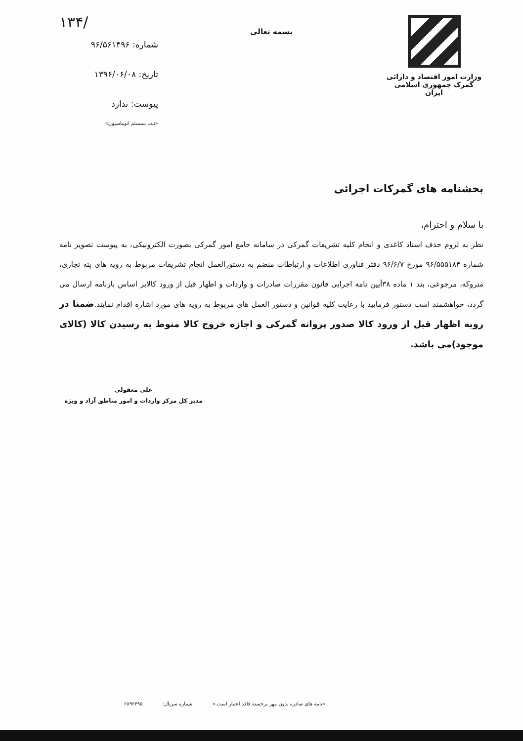وزارت امور اقتصاد و دارائی
گمرک جمهوری اسلامی ایران
بسمه تعالی
۱۳۴/
شماره: ۹۶/۵۶۱۴۹۶
تاریخ: ۱۳۹۶/۰۶/۰۸
پیوست: ندارد
«ثبت سیستم اتوماسیون»
بخشنامه های گمرکات اجرائی
با سلام و احترام،
نظر به لزوم حذف اسناد کاغذی و انجام کلیه تشریفات گمرکی در سامانه جامع امور گمرکی بصورت الکترونیکی، به پیوست تصویر نامه شماره ۹۶/۵۵۵۱۸۴ مورخ ۹۶/۶/۷ دفتر فناوری اطلاعات و ارتباطات منضم به دستورالعمل انجام تشریفات مربوط به رویه های پته تجاری، متروکه، مرجوعی، بند ۱ ماده ۳۸آیین نامه اجرایی قانون مقررات صادرات و واردات و اظهار قبل از ورود کالابر اساس بارنامه ارسال می گردد، خواهشمند است دستور فرمایید با رعایت کلیه قوانین و دستور العمل های مربوط به رویه های مورد اشاره اقدام نمایند.ضمنا در رویه اظهار قبل از ورود کالا صدور پروانه گمرکی و اجازه خروج کالا منوط به رسیدن کالا (کالای موجود)می باشد.
علی معقولی
مدیر کل مرکز واردات و امور مناطق آزاد و ویژه
«نامه های صادره بدون مهر برجسته فاقد اعتبار است.» شماره سریال: ۲۸۹۲۴۹۵